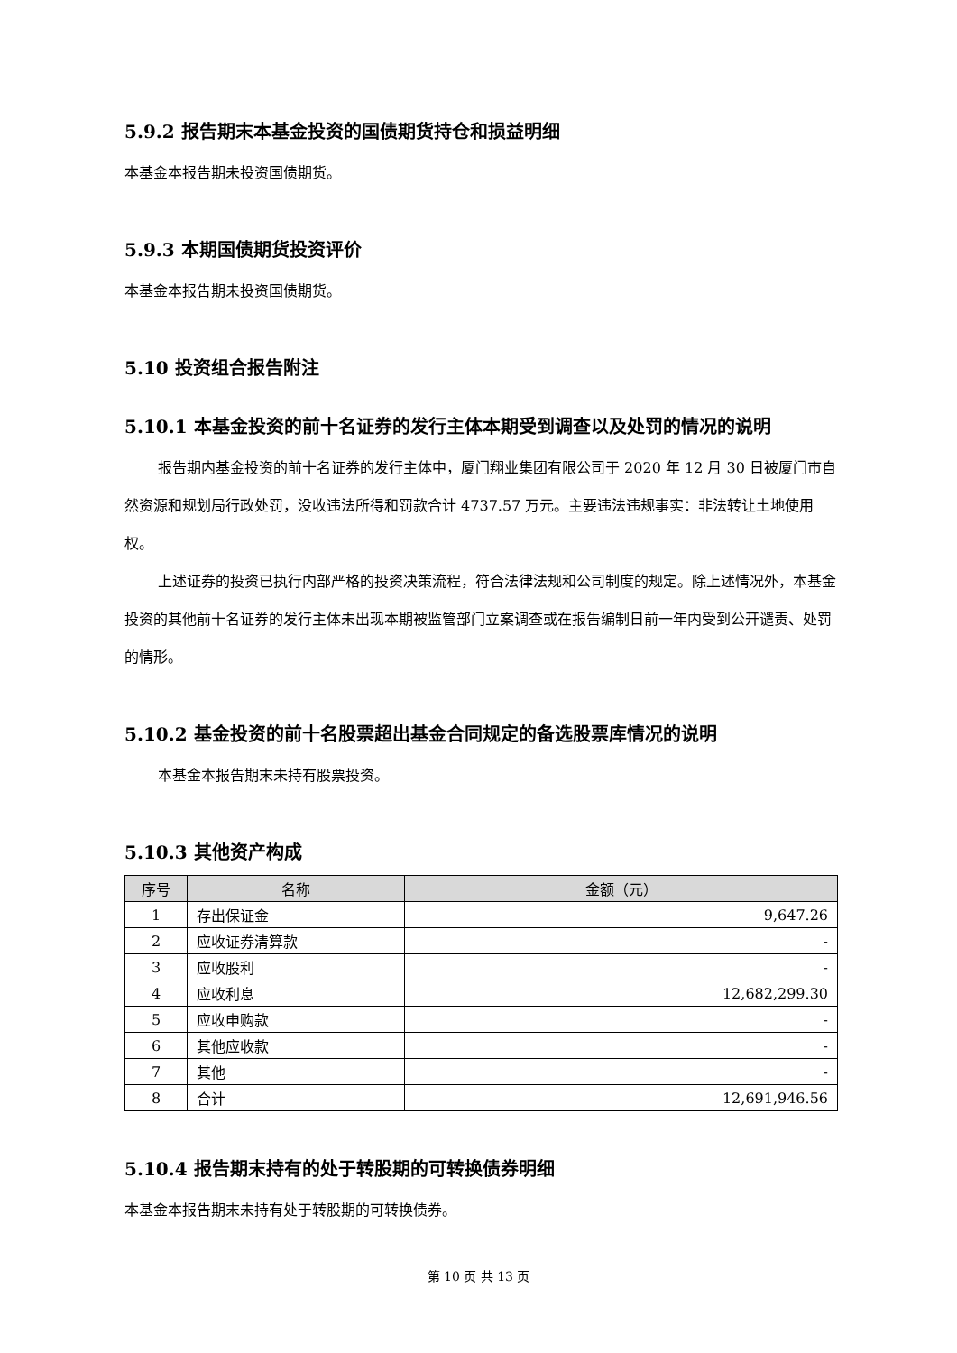5.9.2 报告期末本基金投资的国债期货持仓和损益明细
本基金本报告期未投资国债期货。
5.9.3 本期国债期货投资评价
本基金本报告期未投资国债期货。
5.10 投资组合报告附注
5.10.1 本基金投资的前十名证券的发行主体本期受到调查以及处罚的情况的说明
报告期内基金投资的前十名证券的发行主体中，厦门翔业集团有限公司于 2020 年 12 月 30 日被厦门市自然资源和规划局行政处罚，没收违法所得和罚款合计 4737.57 万元。主要违法违规事实：非法转让土地使用权。
上述证券的投资已执行内部严格的投资决策流程，符合法律法规和公司制度的规定。除上述情况外，本基金投资的其他前十名证券的发行主体未出现本期被监管部门立案调查或在报告编制日前一年内受到公开谴责、处罚的情形。
5.10.2 基金投资的前十名股票超出基金合同规定的备选股票库情况的说明
本基金本报告期末未持有股票投资。
5.10.3 其他资产构成
| 序号 | 名称 | 金额（元） |
| --- | --- | --- |
| 1 | 存出保证金 | 9,647.26 |
| 2 | 应收证券清算款 | - |
| 3 | 应收股利 | - |
| 4 | 应收利息 | 12,682,299.30 |
| 5 | 应收申购款 | - |
| 6 | 其他应收款 | - |
| 7 | 其他 | - |
| 8 | 合计 | 12,691,946.56 |
5.10.4 报告期末持有的处于转股期的可转换债券明细
本基金本报告期末未持有处于转股期的可转换债券。
第 10 页 共 13 页